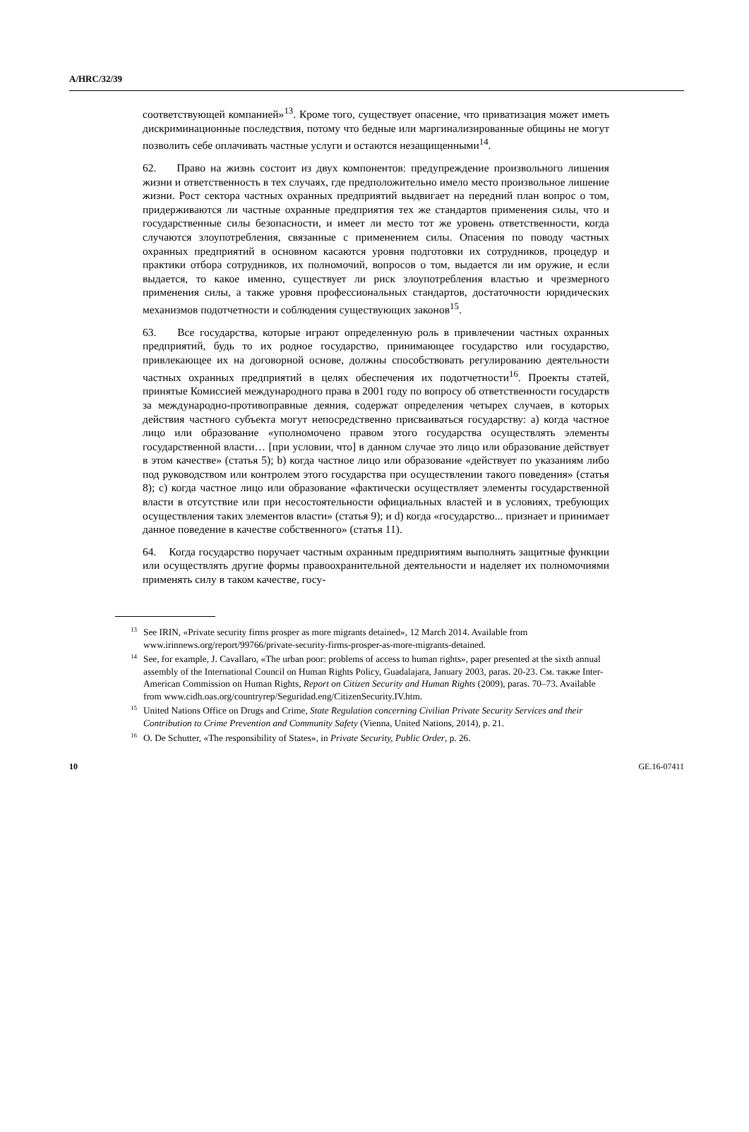A/HRC/32/39
соответствующей компанией»<sup>13</sup>. Кроме того, существует опасение, что приватизация может иметь дискриминационные последствия, потому что бедные или маргинализированные общины не могут позволить себе оплачивать частные услуги и остаются незащищенными<sup>14</sup>.
62. Право на жизнь состоит из двух компонентов: предупреждение произвольного лишения жизни и ответственность в тех случаях, где предположительно имело место произвольное лишение жизни. Рост сектора частных охранных предприятий выдвигает на передний план вопрос о том, придерживаются ли частные охранные предприятия тех же стандартов применения силы, что и государственные силы безопасности, и имеет ли место тот же уровень ответственности, когда случаются злоупотребления, связанные с применением силы. Опасения по поводу частных охранных предприятий в основном касаются уровня подготовки их сотрудников, процедур и практики отбора сотрудников, их полномочий, вопросов о том, выдается ли им оружие, и если выдается, то какое именно, существует ли риск злоупотребления властью и чрезмерного применения силы, а также уровня профессиональных стандартов, достаточности юридических механизмов подотчетности и соблюдения существующих законов<sup>15</sup>.
63. Все государства, которые играют определенную роль в привлечении частных охранных предприятий, будь то их родное государство, принимающее государство или государство, привлекающее их на договорной основе, должны способствовать регулированию деятельности частных охранных предприятий в целях обеспечения их подотчетности<sup>16</sup>. Проекты статей, принятые Комиссией международного права в 2001 году по вопросу об ответственности государств за международно-противоправные деяния, содержат определения четырех случаев, в которых действия частного субъекта могут непосредственно присваиваться государству: a) когда частное лицо или образование «уполномочено правом этого государства осуществлять элементы государственной власти… [при условии, что] в данном случае это лицо или образование действует в этом качестве» (статья 5); b) когда частное лицо или образование «действует по указаниям либо под руководством или контролем этого государства при осуществлении такого поведения» (статья 8); c) когда частное лицо или образование «фактически осуществляет элементы государственной власти в отсутствие или при несостоятельности официальных властей и в условиях, требующих осуществления таких элементов власти» (статья 9); и d) когда «государство... признает и принимает данное поведение в качестве собственного» (статья 11).
64. Когда государство поручает частным охранным предприятиям выполнять защитные функции или осуществлять другие формы правоохранительной деятельности и наделяет их полномочиями применять силу в таком качестве, госу-
<sup>13</sup> See IRIN, «Private security firms prosper as more migrants detained», 12 March 2014. Available from www.irinnews.org/report/99766/private-security-firms-prosper-as-more-migrants-detained.
<sup>14</sup> See, for example, J. Cavallaro, «The urban poor: problems of access to human rights», paper presented at the sixth annual assembly of the International Council on Human Rights Policy, Guadalajara, January 2003, paras. 20-23. См. также Inter-American Commission on Human Rights, Report on Citizen Security and Human Rights (2009), paras. 70–73. Available from www.cidh.oas.org/countryrep/Seguridad.eng/CitizenSecurity.IV.htm.
<sup>15</sup> United Nations Office on Drugs and Crime, State Regulation concerning Civilian Private Security Services and their Contribution to Crime Prevention and Community Safety (Vienna, United Nations, 2014), p. 21.
<sup>16</sup>O. De Schutter, «The responsibility of States», in Private Security, Public Order, p. 26.
10 GE.16-07411